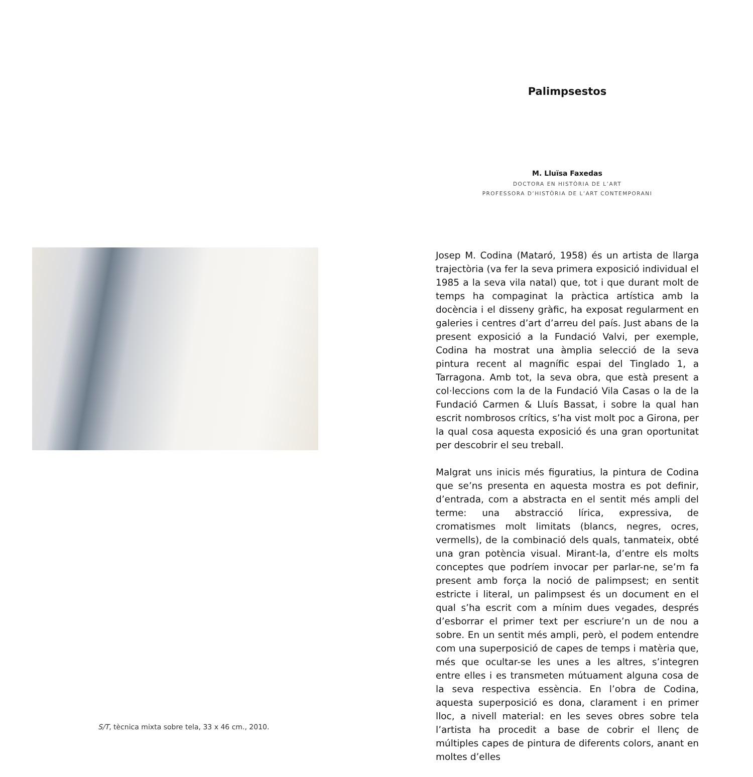S/T, tècnica mixta sobre tela, 33 x 46 cm., 2010.
Palimpsestos
M. Lluïsa Faxedas
DOCTORA EN HISTÒRIA DE L’ART
PROFESSORA D’HISTÒRIA DE L’ART CONTEMPORANI
Josep M. Codina (Mataró, 1958) és un artista de llarga trajectòria (va fer la seva primera exposició individual el 1985 a la seva vila natal) que, tot i que durant molt de temps ha compaginat la pràctica artística amb la docència i el disseny gràfic, ha exposat regularment en galeries i centres d’art d’arreu del país. Just abans de la present exposició a la Fundació Valvi, per exemple, Codina ha mostrat una àmplia selecció de la seva pintura recent al magnífic espai del Tinglado 1, a Tarragona. Amb tot, la seva obra, que està present a col·leccions com la de la Fundació Vila Casas o la de la Fundació Carmen & Lluís Bassat, i sobre la qual han escrit nombrosos crítics, s’ha vist molt poc a Girona, per la qual cosa aquesta exposició és una gran oportunitat per descobrir el seu treball.
Malgrat uns inicis més figuratius, la pintura de Codina que se’ns presenta en aquesta mostra es pot definir, d’entrada, com a abstracta en el sentit més ampli del terme: una abstracció lírica, expressiva, de cromatismes molt limitats (blancs, negres, ocres, vermells), de la combinació dels quals, tanmateix, obté una gran potència visual. Mirant-la, d’entre els molts conceptes que podríem invocar per parlar-ne, se’m fa present amb força la noció de palimpsest; en sentit estricte i literal, un palimpsest és un document en el qual s’ha escrit com a mínim dues vegades, després d’esborrar el primer text per escriure’n un de nou a sobre. En un sentit més ampli, però, el podem entendre com una superposició de capes de temps i matèria que, més que ocultar-se les unes a les altres, s’integren entre elles i es transmeten mútuament alguna cosa de la seva respectiva essència. En l’obra de Codina, aquesta superposició es dona, clarament i en primer lloc, a nivell material: en les seves obres sobre tela l’artista ha procedit a base de cobrir el llenç de múltiples capes de pintura de diferents colors, anant en moltes d’elles